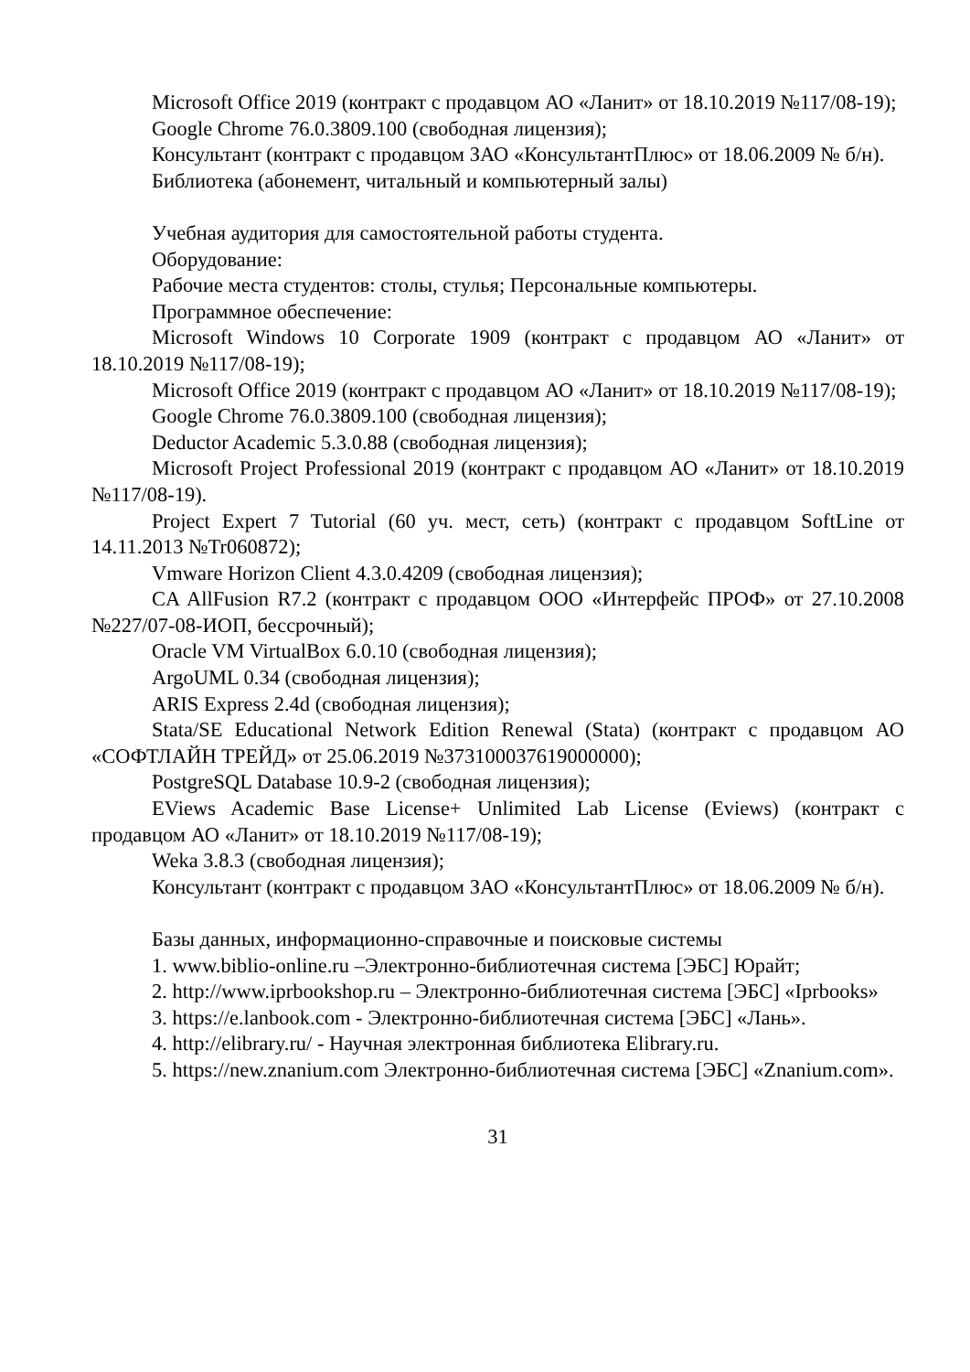Microsoft Office 2019 (контракт с продавцом АО «Ланит» от 18.10.2019 №117/08-19);
Google Chrome 76.0.3809.100 (свободная лицензия);
Консультант (контракт с продавцом ЗАО «КонсультантПлюс» от 18.06.2009 № б/н).
Библиотека (абонемент, читальный и компьютерный залы)
Учебная аудитория для самостоятельной работы студента.
Оборудование:
Рабочие места студентов: столы, стулья; Персональные компьютеры.
Программное обеспечение:
Microsoft Windows 10 Corporate 1909 (контракт с продавцом АО «Ланит» от 18.10.2019 №117/08-19);
Microsoft Office 2019 (контракт с продавцом АО «Ланит» от 18.10.2019 №117/08-19);
Google Chrome 76.0.3809.100 (свободная лицензия);
Deductor Academic 5.3.0.88 (свободная лицензия);
Microsoft Project Professional 2019 (контракт с продавцом АО «Ланит» от 18.10.2019 №117/08-19).
Project Expert 7 Tutorial (60 уч. мест, сеть) (контракт с продавцом SoftLine от 14.11.2013 №Tr060872);
Vmware Horizon Client 4.3.0.4209 (свободная лицензия);
CA AllFusion R7.2 (контракт с продавцом ООО «Интерфейс ПРОФ» от 27.10.2008 №227/07-08-ИОП, бессрочный);
Oracle VM VirtualBox 6.0.10 (свободная лицензия);
ArgoUML 0.34 (свободная лицензия);
ARIS Express 2.4d (свободная лицензия);
Stata/SE Educational Network Edition Renewal (Stata) (контракт с продавцом АО «СОФТЛАЙН ТРЕЙД» от 25.06.2019 №373100037619000000);
PostgreSQL Database 10.9-2 (свободная лицензия);
EViews Academic Base License+ Unlimited Lab License (Eviews) (контракт с продавцом АО «Ланит» от 18.10.2019 №117/08-19);
Weka 3.8.3 (свободная лицензия);
Консультант (контракт с продавцом ЗАО «КонсультантПлюс» от 18.06.2009 № б/н).
Базы данных, информационно-справочные и поисковые системы
1. www.biblio-online.ru –Электронно-библиотечная система [ЭБС] Юрайт;
2. http://www.iprbookshop.ru – Электронно-библиотечная система [ЭБС] «Iprbooks»
3. https://e.lanbook.com - Электронно-библиотечная система [ЭБС] «Лань».
4. http://elibrary.ru/ - Научная электронная библиотека Elibrary.ru.
5. https://new.znanium.com Электронно-библиотечная система [ЭБС] «Znanium.com».
31